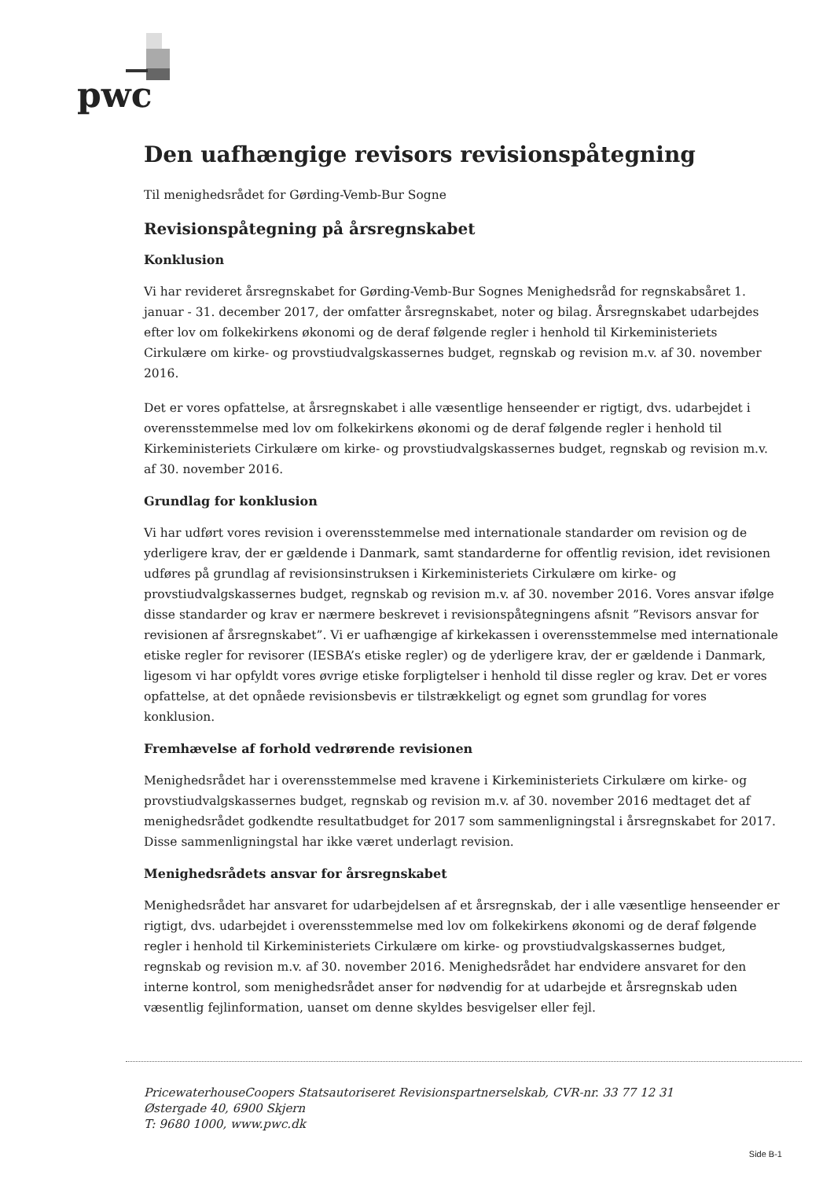pwc
Den uafhængige revisors revisionspåtegning
Til menighedsrådet for Gørding-Vemb-Bur Sogne
Revisionspåtegning på årsregnskabet
Konklusion
Vi har revideret årsregnskabet for Gørding-Vemb-Bur Sognes Menighedsråd for regnskabsåret 1. januar - 31. december 2017, der omfatter årsregnskabet, noter og bilag. Årsregnskabet udarbejdes efter lov om folkekirkens økonomi og de deraf følgende regler i henhold til Kirkeministeriets Cirkulære om kirke- og provstiudvalgskassernes budget, regnskab og revision m.v. af 30. november 2016.
Det er vores opfattelse, at årsregnskabet i alle væsentlige henseender er rigtigt, dvs. udarbejdet i overensstemmelse med lov om folkekirkens økonomi og de deraf følgende regler i henhold til Kirkeministeriets Cirkulære om kirke- og provstiudvalgskassernes budget, regnskab og revision m.v. af 30. november 2016.
Grundlag for konklusion
Vi har udført vores revision i overensstemmelse med internationale standarder om revision og de yderligere krav, der er gældende i Danmark, samt standarderne for offentlig revision, idet revisionen udføres på grundlag af revisionsinstruksen i Kirkeministeriets Cirkulære om kirke- og provstiudvalgskassernes budget, regnskab og revision m.v. af 30. november 2016. Vores ansvar ifølge disse standarder og krav er nærmere beskrevet i revisionspåtegningens afsnit ”Revisors ansvar for revisionen af årsregnskabet”. Vi er uafhængige af kirkekassen i overensstemmelse med internationale etiske regler for revisorer (IESBA’s etiske regler) og de yderligere krav, der er gældende i Danmark, ligesom vi har opfyldt vores øvrige etiske forpligtelser i henhold til disse regler og krav. Det er vores opfattelse, at det opnåede revisionsbevis er tilstrækkeligt og egnet som grundlag for vores konklusion.
Fremhævelse af forhold vedrørende revisionen
Menighedsrådet har i overensstemmelse med kravene i Kirkeministeriets Cirkulære om kirke- og provstiudvalgskassernes budget, regnskab og revision m.v. af 30. november 2016 medtaget det af menighedsrådet godkendte resultatbudget for 2017 som sammenligningstal i årsregnskabet for 2017. Disse sammenligningstal har ikke været underlagt revision.
Menighedsrådets ansvar for årsregnskabet
Menighedsrådet har ansvaret for udarbejdelsen af et årsregnskab, der i alle væsentlige henseender er rigtigt, dvs. udarbejdet i overensstemmelse med lov om folkekirkens økonomi og de deraf følgende regler i henhold til Kirkeministeriets Cirkulære om kirke- og provstiudvalgskassernes budget, regnskab og revision m.v. af 30. november 2016. Menighedsrådet har endvidere ansvaret for den interne kontrol, som menighedsrådet anser for nødvendig for at udarbejde et årsregnskab uden væsentlig fejlinformation, uanset om denne skyldes besvigelser eller fejl.
PricewaterhouseCoopers Statsautoriseret Revisionspartnerselskab, CVR-nr. 33 77 12 31
Østergade 40, 6900 Skjern
T: 9680 1000, www.pwc.dk
Side B-1